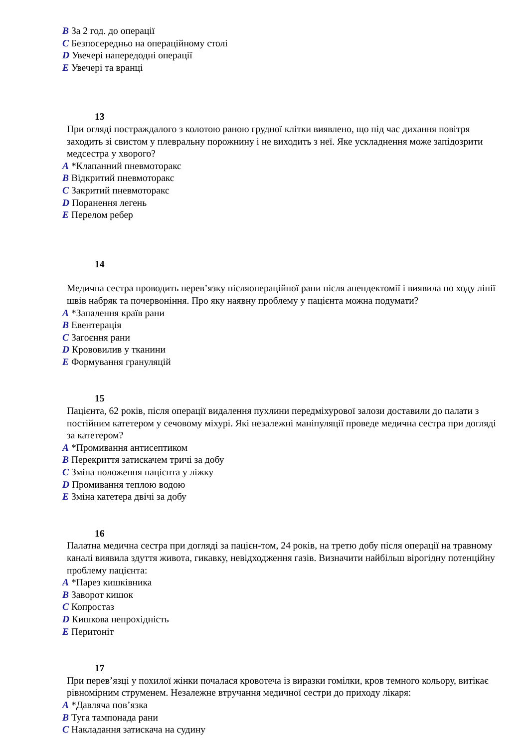B За 2 год. до операції
C Безпосередньо на операційному столі
D Увечері напередодні операції
E Увечері та вранці
13
При огляді постраждалого з колотою раною грудної клітки виявлено, що під час дихання повітря заходить зі свистом у плевральну порожнину і не виходить з неї. Яке ускладнення може запідозрити медсестра у хворого?
A *Клапанний пневмоторакс
B Відкритий пневмоторакс
C Закритий пневмоторакс
D Поранення легень
E Перелом ребер
14
Медична сестра проводить перев’язку післяопераційної рани після апендектомії і виявила по ходу лінії швів набряк та почервоніння. Про яку наявну проблему у пацієнта можна подумати?
A *Запалення країв рани
B Евентерація
C Загоєння рани
D Крововилив у тканини
E Формування грануляцій
15
Пацієнта, 62 років, після операції видалення пухлини передміхурової залози доставили до палати з постійним катетером у сечовому міхурі. Які незалежні маніпуляції проведе медична сестра при догляді за катетером?
A *Промивання антисептиком
B Перекриття затискачем тричі за добу
C Зміна положення пацієнта у ліжку
D Промивання теплою водою
E Зміна катетера двічі за добу
16
Палатна медична сестра при догляді за пацієн-том, 24 років, на третю добу після операції на травному каналі виявила здуття живота, гикавку, невідходження газів. Визначити найбільш вірогідну потенційну проблему пацієнта:
A *Парез кишківника
B Заворот кишок
C Копростаз
D Кишкова непрохідність
E Перитоніт
17
При перев’язці у похилої жінки почалася кровотеча із виразки гомілки, кров темного кольору, витікає рівномірним струменем. Незалежне втручання медичної сестри до приходу лікаря:
A *Давляча пов’язка
B Туга тампонада рани
C Накладання затискача на судину